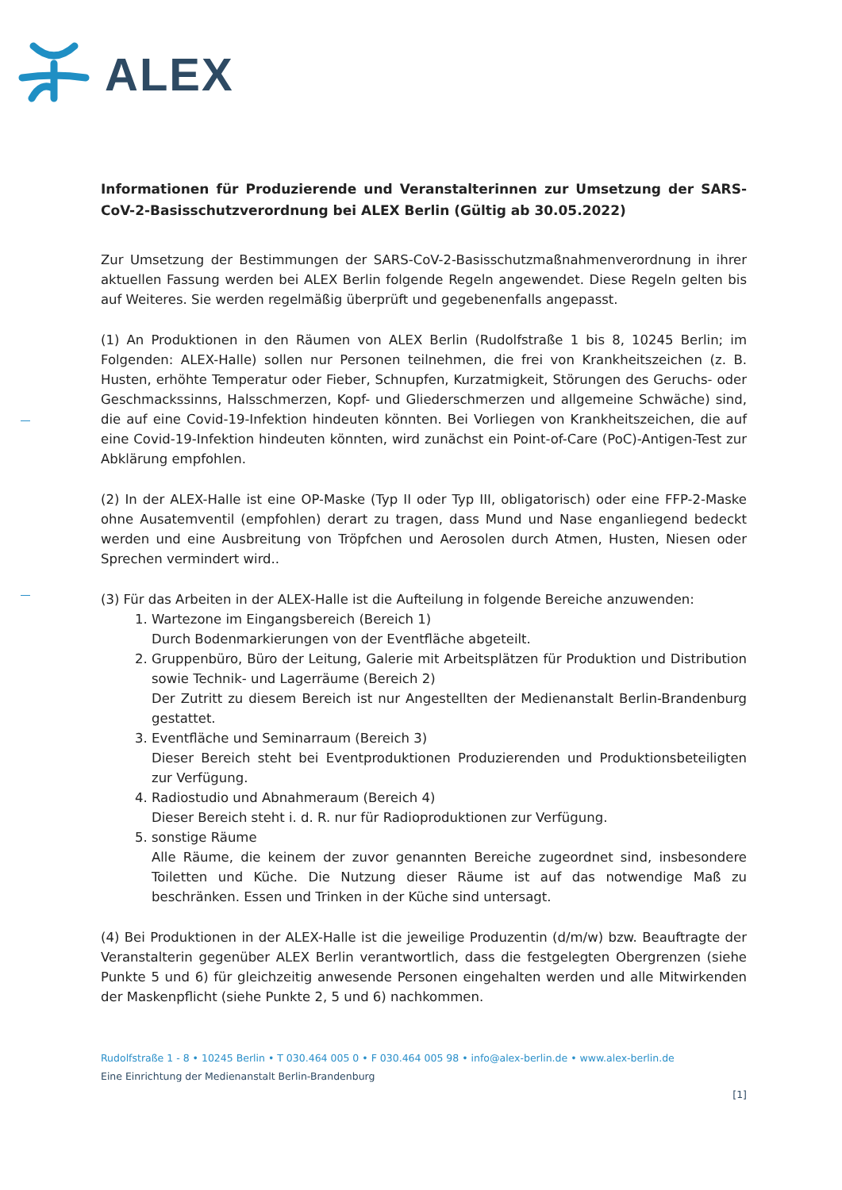ALEX
Informationen für Produzierende und Veranstalterinnen zur Umsetzung der SARS-CoV-2-Basisschutzverordnung bei ALEX Berlin (Gültig ab 30.05.2022)
Zur Umsetzung der Bestimmungen der SARS-CoV-2-Basisschutzmaßnahmenverordnung in ihrer aktuellen Fassung werden bei ALEX Berlin folgende Regeln angewendet. Diese Regeln gelten bis auf Weiteres. Sie werden regelmäßig überprüft und gegebenenfalls angepasst.
(1) An Produktionen in den Räumen von ALEX Berlin (Rudolfstraße 1 bis 8, 10245 Berlin; im Folgenden: ALEX-Halle) sollen nur Personen teilnehmen, die frei von Krankheitszeichen (z. B. Husten, erhöhte Temperatur oder Fieber, Schnupfen, Kurzatmigkeit, Störungen des Geruchs- oder Geschmackssinns, Halsschmerzen, Kopf- und Gliederschmerzen und allgemeine Schwäche) sind, die auf eine Covid-19-Infektion hindeuten könnten. Bei Vorliegen von Krankheitszeichen, die auf eine Covid-19-Infektion hindeuten könnten, wird zunächst ein Point-of-Care (PoC)-Antigen-Test zur Abklärung empfohlen.
(2) In der ALEX-Halle ist eine OP-Maske (Typ II oder Typ III, obligatorisch) oder eine FFP-2-Maske ohne Ausatemventil (empfohlen) derart zu tragen, dass Mund und Nase enganliegend bedeckt werden und eine Ausbreitung von Tröpfchen und Aerosolen durch Atmen, Husten, Niesen oder Sprechen vermindert wird..
(3) Für das Arbeiten in der ALEX-Halle ist die Aufteilung in folgende Bereiche anzuwenden:
1. Wartezone im Eingangsbereich (Bereich 1)
Durch Bodenmarkierungen von der Eventfläche abgeteilt.
2. Gruppenbüro, Büro der Leitung, Galerie mit Arbeitsplätzen für Produktion und Distribution sowie Technik- und Lagerräume (Bereich 2)
Der Zutritt zu diesem Bereich ist nur Angestellten der Medienanstalt Berlin-Brandenburg gestattet.
3. Eventfläche und Seminarraum (Bereich 3)
Dieser Bereich steht bei Eventproduktionen Produzierenden und Produktionsbeteiligten zur Verfügung.
4. Radiostudio und Abnahmeraum (Bereich 4)
Dieser Bereich steht i. d. R. nur für Radioproduktionen zur Verfügung.
5. sonstige Räume
Alle Räume, die keinem der zuvor genannten Bereiche zugeordnet sind, insbesondere Toiletten und Küche. Die Nutzung dieser Räume ist auf das notwendige Maß zu beschränken. Essen und Trinken in der Küche sind untersagt.
(4) Bei Produktionen in der ALEX-Halle ist die jeweilige Produzentin (d/m/w) bzw. Beauftragte der Veranstalterin gegenüber ALEX Berlin verantwortlich, dass die festgelegten Obergrenzen (siehe Punkte 5 und 6) für gleichzeitig anwesende Personen eingehalten werden und alle Mitwirkenden der Maskenpflicht (siehe Punkte 2, 5 und 6) nachkommen.
Rudolfstraße 1 - 8 • 10245 Berlin • T 030.464 005 0 • F 030.464 005 98 • info@alex-berlin.de • www.alex-berlin.de
Eine Einrichtung der Medienanstalt Berlin-Brandenburg
[1]